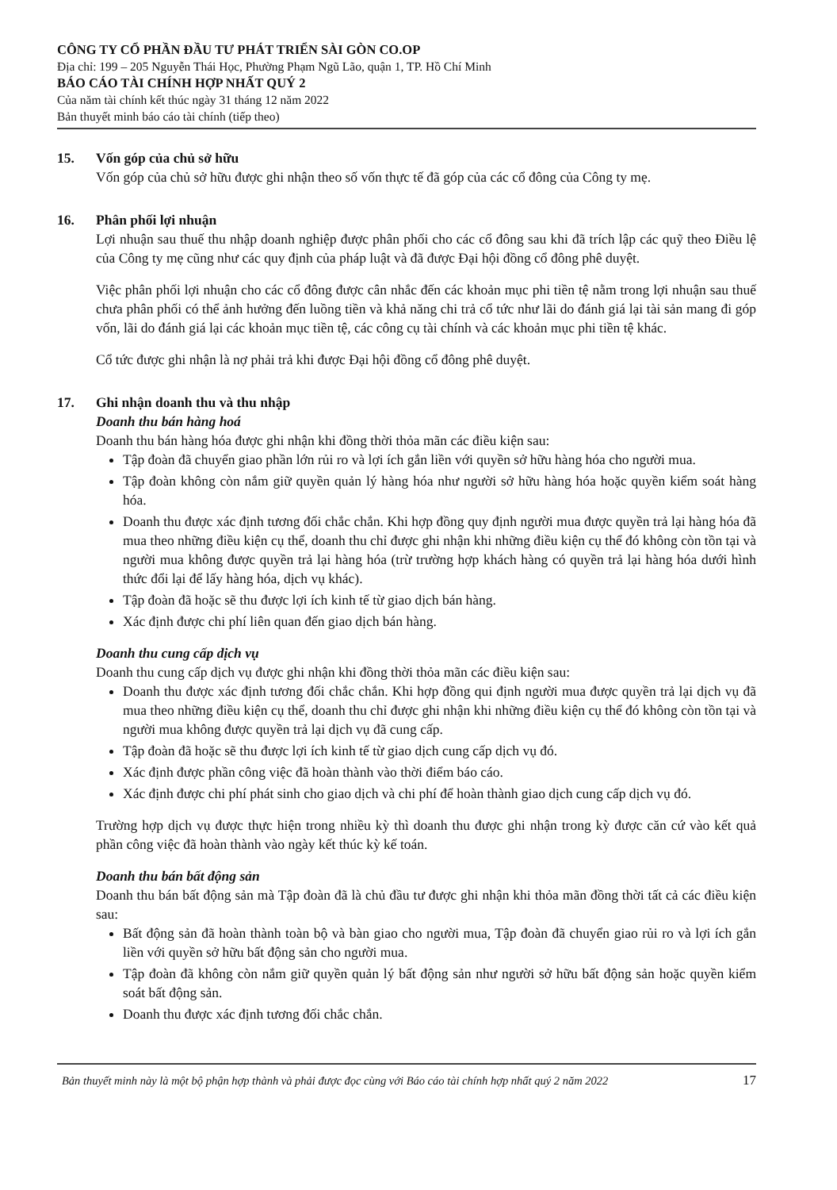CÔNG TY CỔ PHẦN ĐẦU TƯ PHÁT TRIỂN SÀI GÒN CO.OP
Địa chỉ: 199 – 205 Nguyễn Thái Học, Phường Phạm Ngũ Lão, quận 1, TP. Hồ Chí Minh
BÁO CÁO TÀI CHÍNH HỢP NHẤT QUÝ 2
Của năm tài chính kết thúc ngày 31 tháng 12 năm 2022
Bản thuyết minh báo cáo tài chính (tiếp theo)
15. Vốn góp của chủ sở hữu
Vốn góp của chủ sở hữu được ghi nhận theo số vốn thực tế đã góp của các cổ đông của Công ty mẹ.
16. Phân phối lợi nhuận
Lợi nhuận sau thuế thu nhập doanh nghiệp được phân phối cho các cổ đông sau khi đã trích lập các quỹ theo Điều lệ của Công ty mẹ cũng như các quy định của pháp luật và đã được Đại hội đồng cổ đông phê duyệt.
Việc phân phối lợi nhuận cho các cổ đông được cân nhắc đến các khoản mục phi tiền tệ nằm trong lợi nhuận sau thuế chưa phân phối có thể ảnh hưởng đến luồng tiền và khả năng chi trả cổ tức như lãi do đánh giá lại tài sản mang đi góp vốn, lãi do đánh giá lại các khoản mục tiền tệ, các công cụ tài chính và các khoản mục phi tiền tệ khác.
Cổ tức được ghi nhận là nợ phải trả khi được Đại hội đồng cổ đông phê duyệt.
17. Ghi nhận doanh thu và thu nhập
Doanh thu bán hàng hoá
Doanh thu bán hàng hóa được ghi nhận khi đồng thời thỏa mãn các điều kiện sau:
Tập đoàn đã chuyển giao phần lớn rủi ro và lợi ích gắn liền với quyền sở hữu hàng hóa cho người mua.
Tập đoàn không còn nắm giữ quyền quản lý hàng hóa như người sở hữu hàng hóa hoặc quyền kiểm soát hàng hóa.
Doanh thu được xác định tương đối chắc chắn. Khi hợp đồng quy định người mua được quyền trả lại hàng hóa đã mua theo những điều kiện cụ thể, doanh thu chỉ được ghi nhận khi những điều kiện cụ thể đó không còn tồn tại và người mua không được quyền trả lại hàng hóa (trừ trường hợp khách hàng có quyền trả lại hàng hóa dưới hình thức đổi lại để lấy hàng hóa, dịch vụ khác).
Tập đoàn đã hoặc sẽ thu được lợi ích kinh tế từ giao dịch bán hàng.
Xác định được chi phí liên quan đến giao dịch bán hàng.
Doanh thu cung cấp dịch vụ
Doanh thu cung cấp dịch vụ được ghi nhận khi đồng thời thỏa mãn các điều kiện sau:
Doanh thu được xác định tương đối chắc chắn. Khi hợp đồng qui định người mua được quyền trả lại dịch vụ đã mua theo những điều kiện cụ thể, doanh thu chỉ được ghi nhận khi những điều kiện cụ thể đó không còn tồn tại và người mua không được quyền trả lại dịch vụ đã cung cấp.
Tập đoàn đã hoặc sẽ thu được lợi ích kinh tế từ giao dịch cung cấp dịch vụ đó.
Xác định được phần công việc đã hoàn thành vào thời điểm báo cáo.
Xác định được chi phí phát sinh cho giao dịch và chi phí để hoàn thành giao dịch cung cấp dịch vụ đó.
Trường hợp dịch vụ được thực hiện trong nhiều kỳ thì doanh thu được ghi nhận trong kỳ được căn cứ vào kết quả phần công việc đã hoàn thành vào ngày kết thúc kỳ kế toán.
Doanh thu bán bất động sản
Doanh thu bán bất động sản mà Tập đoàn đã là chủ đầu tư được ghi nhận khi thỏa mãn đồng thời tất cả các điều kiện sau:
Bất động sản đã hoàn thành toàn bộ và bàn giao cho người mua, Tập đoàn đã chuyển giao rủi ro và lợi ích gắn liền với quyền sở hữu bất động sản cho người mua.
Tập đoàn đã không còn nắm giữ quyền quản lý bất động sản như người sở hữu bất động sản hoặc quyền kiểm soát bất động sản.
Doanh thu được xác định tương đối chắc chắn.
Bản thuyết minh này là một bộ phận hợp thành và phải được đọc cùng với Báo cáo tài chính hợp nhất quý 2 năm 2022 17